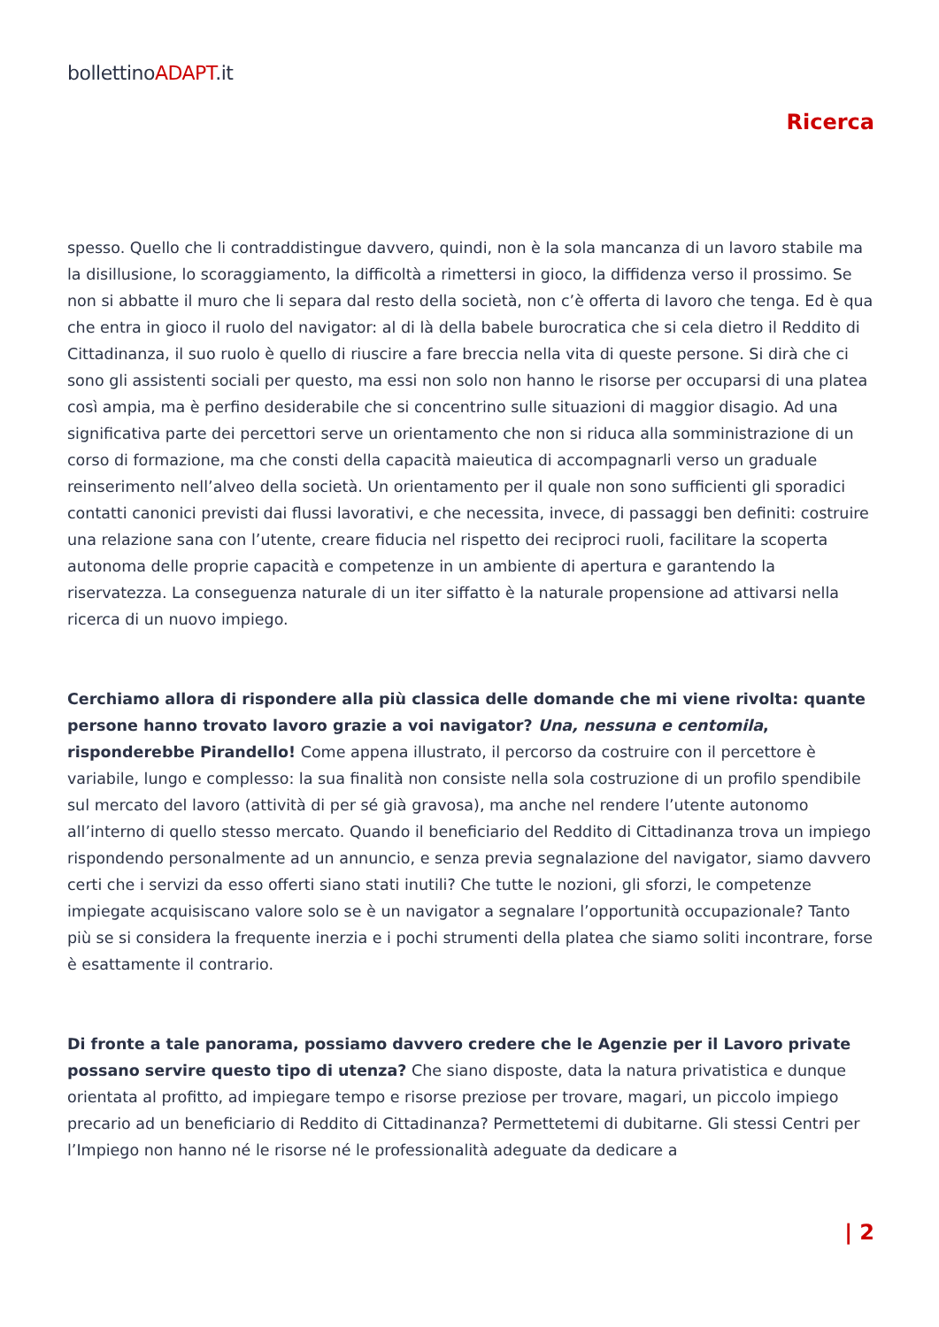bollettinoADAPT.it
Ricerca
spesso. Quello che li contraddistingue davvero, quindi, non è la sola mancanza di un lavoro stabile ma la disillusione, lo scoraggiamento, la difficoltà a rimettersi in gioco, la diffidenza verso il prossimo. Se non si abbatte il muro che li separa dal resto della società, non c’è offerta di lavoro che tenga. Ed è qua che entra in gioco il ruolo del navigator: al di là della babele burocratica che si cela dietro il Reddito di Cittadinanza, il suo ruolo è quello di riuscire a fare breccia nella vita di queste persone. Si dirà che ci sono gli assistenti sociali per questo, ma essi non solo non hanno le risorse per occuparsi di una platea così ampia, ma è perfino desiderabile che si concentrino sulle situazioni di maggior disagio. Ad una significativa parte dei percettori serve un orientamento che non si riduca alla somministrazione di un corso di formazione, ma che consti della capacità maieutica di accompagnarli verso un graduale reinserimento nell’alveo della società. Un orientamento per il quale non sono sufficienti gli sporadici contatti canonici previsti dai flussi lavorativi, e che necessita, invece, di passaggi ben definiti: costruire una relazione sana con l’utente, creare fiducia nel rispetto dei reciproci ruoli, facilitare la scoperta autonoma delle proprie capacità e competenze in un ambiente di apertura e garantendo la riservatezza. La conseguenza naturale di un iter siffatto è la naturale propensione ad attivarsi nella ricerca di un nuovo impiego.
Cerchiamo allora di rispondere alla più classica delle domande che mi viene rivolta: quante persone hanno trovato lavoro grazie a voi navigator? Una, nessuna e centomila, risponderebbe Pirandello! Come appena illustrato, il percorso da costruire con il percettore è variabile, lungo e complesso: la sua finalità non consiste nella sola costruzione di un profilo spendibile sul mercato del lavoro (attività di per sé già gravosa), ma anche nel rendere l’utente autonomo all’interno di quello stesso mercato. Quando il beneficiario del Reddito di Cittadinanza trova un impiego rispondendo personalmente ad un annuncio, e senza previa segnalazione del navigator, siamo davvero certi che i servizi da esso offerti siano stati inutili? Che tutte le nozioni, gli sforzi, le competenze impiegate acquisiscano valore solo se è un navigator a segnalare l’opportunità occupazionale? Tanto più se si considera la frequente inerzia e i pochi strumenti della platea che siamo soliti incontrare, forse è esattamente il contrario.
Di fronte a tale panorama, possiamo davvero credere che le Agenzie per il Lavoro private possano servire questo tipo di utenza? Che siano disposte, data la natura privatistica e dunque orientata al profitto, ad impiegare tempo e risorse preziose per trovare, magari, un piccolo impiego precario ad un beneficiario di Reddito di Cittadinanza? Permettetemi di dubitarne. Gli stessi Centri per l’Impiego non hanno né le risorse né le professionalità adeguate da dedicare a
| 2